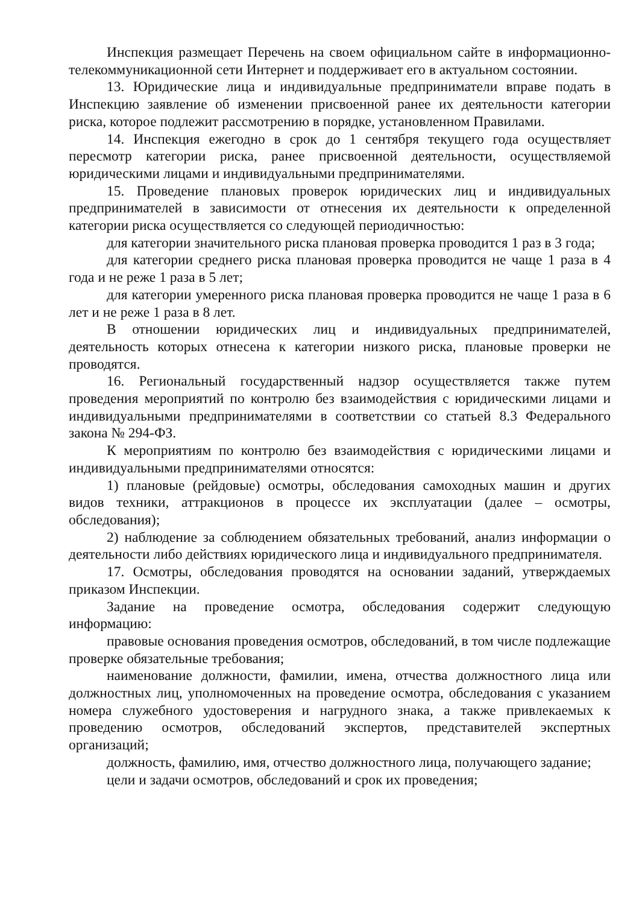Инспекция размещает Перечень на своем официальном сайте в информационно-телекоммуникационной сети Интернет и поддерживает его в актуальном состоянии.
13. Юридические лица и индивидуальные предприниматели вправе подать в Инспекцию заявление об изменении присвоенной ранее их деятельности категории риска, которое подлежит рассмотрению в порядке, установленном Правилами.
14. Инспекция ежегодно в срок до 1 сентября текущего года осуществляет пересмотр категории риска, ранее присвоенной деятельности, осуществляемой юридическими лицами и индивидуальными предпринимателями.
15. Проведение плановых проверок юридических лиц и индивидуальных предпринимателей в зависимости от отнесения их деятельности к определенной категории риска осуществляется со следующей периодичностью:
для категории значительного риска плановая проверка проводится 1 раз в 3 года;
для категории среднего риска плановая проверка проводится не чаще 1 раза в 4 года и не реже 1 раза в 5 лет;
для категории умеренного риска плановая проверка проводится не чаще 1 раза в 6 лет и не реже 1 раза в 8 лет.
В отношении юридических лиц и индивидуальных предпринимателей, деятельность которых отнесена к категории низкого риска, плановые проверки не проводятся.
16. Региональный государственный надзор осуществляется также путем проведения мероприятий по контролю без взаимодействия с юридическими лицами и индивидуальными предпринимателями в соответствии со статьей 8.3 Федерального закона № 294-ФЗ.
К мероприятиям по контролю без взаимодействия с юридическими лицами и индивидуальными предпринимателями относятся:
1) плановые (рейдовые) осмотры, обследования самоходных машин и других видов техники, аттракционов в процессе их эксплуатации (далее – осмотры, обследования);
2) наблюдение за соблюдением обязательных требований, анализ информации о деятельности либо действиях юридического лица и индивидуального предпринимателя.
17. Осмотры, обследования проводятся на основании заданий, утверждаемых приказом Инспекции.
Задание на проведение осмотра, обследования содержит следующую информацию:
правовые основания проведения осмотров, обследований, в том числе подлежащие проверке обязательные требования;
наименование должности, фамилии, имена, отчества должностного лица или должностных лиц, уполномоченных на проведение осмотра, обследования с указанием номера служебного удостоверения и нагрудного знака, а также привлекаемых к проведению осмотров, обследований экспертов, представителей экспертных организаций;
должность, фамилию, имя, отчество должностного лица, получающего задание;
цели и задачи осмотров, обследований и срок их проведения;